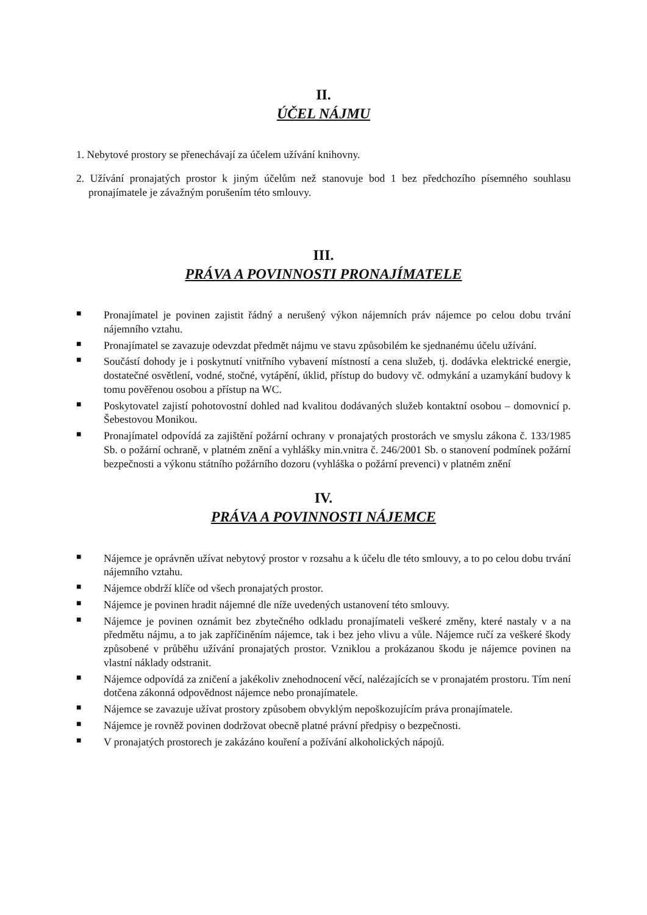II.
ÚČEL NÁJMU
1. Nebytové prostory se přenechávají za účelem užívání knihovny.
2. Užívání pronajatých prostor k jiným účelům než stanovuje bod 1 bez předchozího písemného souhlasu pronajímatele je závažným porušením této smlouvy.
III.
PRÁVA A POVINNOSTI PRONAJÍMATELE
■ Pronajímatel je povinen zajistit řádný a nerušený výkon nájemních práv nájemce po celou dobu trvání nájemního vztahu.
■ Pronajímatel se zavazuje odevzdat předmět nájmu ve stavu způsobilém ke sjednanému účelu užívání.
■ Součástí dohody je i poskytnutí vnitřního vybavení místností a cena služeb, tj. dodávka elektrické energie, dostatečné osvětlení, vodné, stočné, vytápění, úklid, přístup do budovy vč. odmykání a uzamykání budovy k tomu pověřenou osobou a přístup na WC.
■ Poskytovatel zajistí pohotovostní dohled nad kvalitou dodávaných služeb kontaktní osobou – domovnicí p. Šebestovou Monikou.
■ Pronajímatel odpovídá za zajištění požární ochrany v pronajatých prostorách ve smyslu zákona č. 133/1985 Sb. o požární ochraně, v platném znění a vyhlášky min.vnitra č. 246/2001 Sb. o stanovení podmínek požární bezpečnosti a výkonu státního požárního dozoru (vyhláška o požární prevenci) v platném znění
IV.
PRÁVA A POVINNOSTI NÁJEMCE
■ Nájemce je oprávněn užívat nebytový prostor v rozsahu a k účelu dle této smlouvy, a to po celou dobu trvání nájemního vztahu.
■ Nájemce obdrží klíče od všech pronajatých prostor.
■ Nájemce je povinen hradit nájemné dle níže uvedených ustanovení této smlouvy.
■ Nájemce je povinen oznámit bez zbytečného odkladu pronajímateli veškeré změny, které nastaly v a na předmětu nájmu, a to jak zapříčiněním nájemce, tak i bez jeho vlivu a vůle. Nájemce ručí za veškeré škody způsobené v průběhu užívání pronajatých prostor. Vzniklou a prokázanou škodu je nájemce povinen na vlastní náklady odstranit.
■ Nájemce odpovídá za zničení a jakékoliv znehodnocení věcí, nalézajících se v pronajatém prostoru. Tím není dotčena zákonná odpovědnost nájemce nebo pronajímatele.
■ Nájemce se zavazuje užívat prostory způsobem obvyklým nepoškozujícím práva pronajímatele.
■ Nájemce je rovněž povinen dodržovat obecně platné právní předpisy o bezpečnosti.
■ V pronajatých prostorech je zakázáno kouření a požívání alkoholických nápojů.